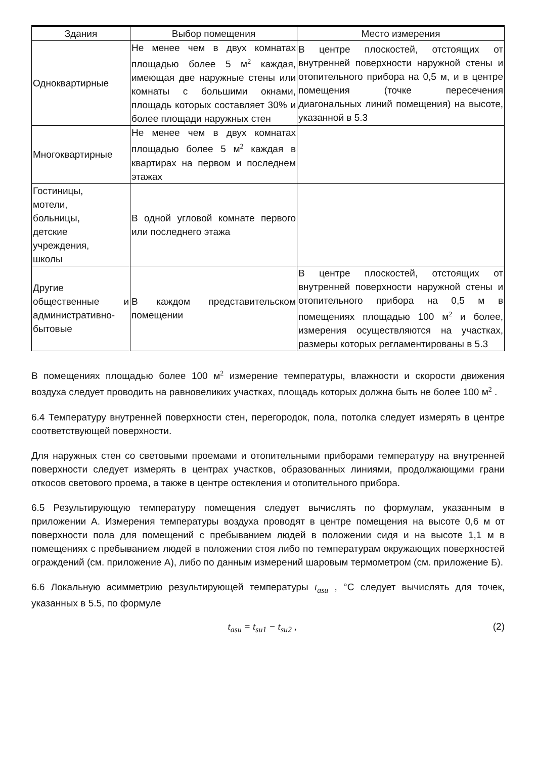| Здания | Выбор помещения | Место измерения |
| --- | --- | --- |
| Одноквартирные | Не менее чем в двух комнатах площадью более 5 м<sup>2</sup> каждая, имеющая две наружные стены или комнаты с большими окнами, площадь которых составляет 30% и более площади наружных стен | В центре плоскостей, отстоящих от внутренней поверхности наружной стены и отопительного прибора на 0,5 м, и в центре помещения (точке пересечения диагональных линий помещения) на высоте, указанной в 5.3 |
| Многоквартирные | Не менее чем в двух комнатах площадью более 5 м<sup>2</sup> каждая в квартирах на первом и последнем этажах | |
| Гостиницы, мотели, больницы, детские учреждения, школы | В одной угловой комнате первого или последнего этажа | |
| Другие общественные и административно-бытовые | В каждом представительском помещении | В центре плоскостей, отстоящих от внутренней поверхности наружной стены и отопительного прибора на 0,5 м в помещениях площадью 100 м<sup>2</sup> и более, измерения осуществляются на участках, размеры которых регламентированы в 5.3 |
В помещениях площадью более 100 м<sup>2</sup> измерение температуры, влажности и скорости движения воздуха следует проводить на равновеликих участках, площадь которых должна быть не более 100 м<sup>2</sup> .
6.4 Температуру внутренней поверхности стен, перегородок, пола, потолка следует измерять в центре соответствующей поверхности.
Для наружных стен со световыми проемами и отопительными приборами температуру на внутренней поверхности следует измерять в центрах участков, образованных линиями, продолжающими грани откосов светового проема, а также в центре остекления и отопительного прибора.
6.5 Результирующую температуру помещения следует вычислять по формулам, указанным в приложении А. Измерения температуры воздуха проводят в центре помещения на высоте 0,6 м от поверхности пола для помещений с пребыванием людей в положении сидя и на высоте 1,1 м в помещениях с пребыванием людей в положении стоя либо по температурам окружающих поверхностей ограждений (см. приложение А), либо по данным измерений шаровым термометром (см. приложение Б).
6.6 Локальную асимметрию результирующей температуры t<sub>asu</sub> , °C следует вычислять для точек, указанных в 5.5, по формуле
t<sub>asu</sub> = t<sub>su1</sub> − t<sub>su2</sub> , (2)